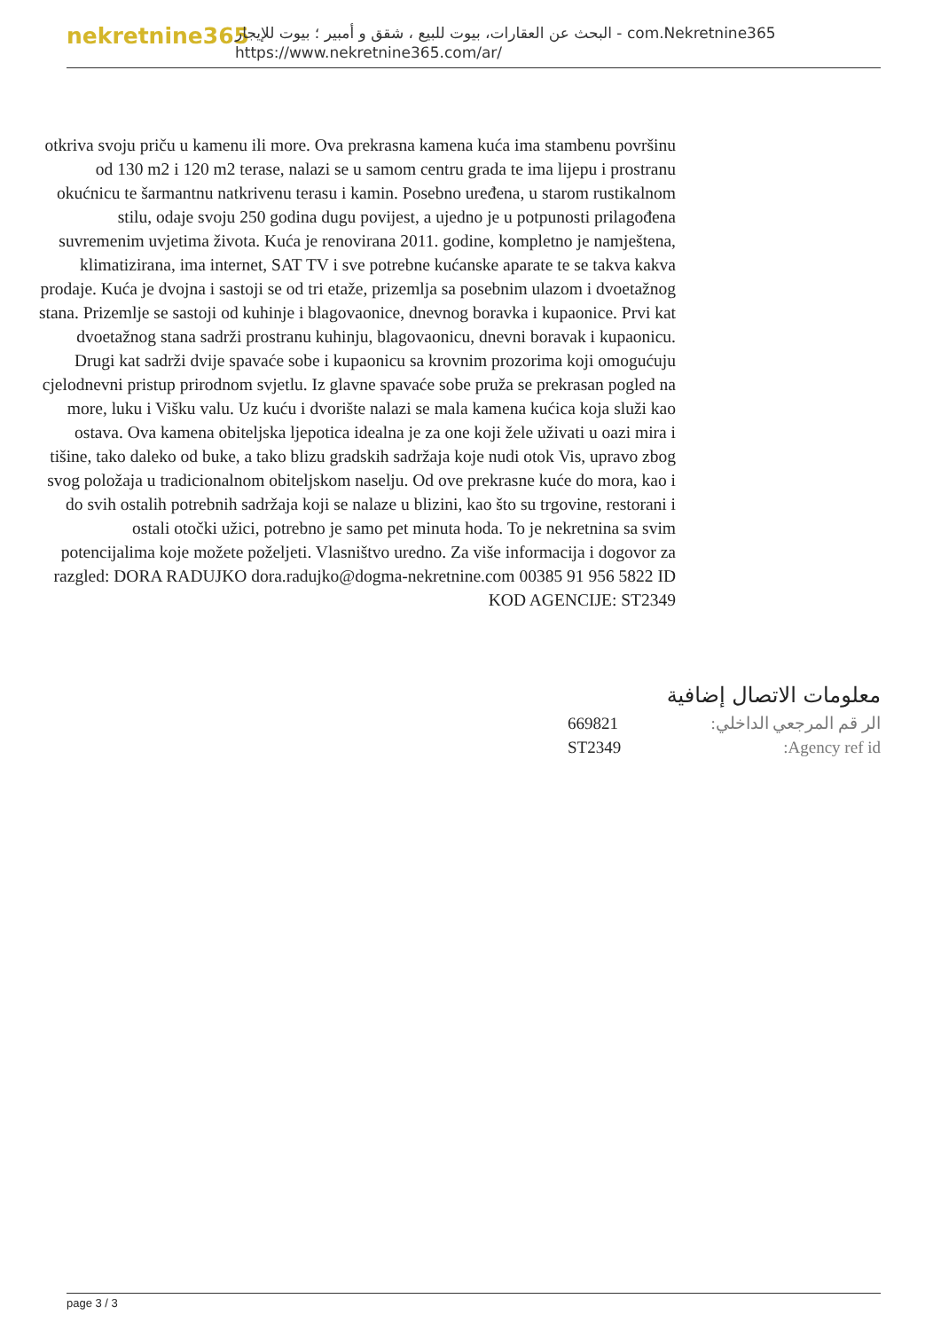nekretnine365
البحث عن العقارات، بيوت للبيع ، شقق و أمبير ؛ بيوت للإيجار - com.Nekretnine365
https://www.nekretnine365.com/ar/
otkriva svoju priču u kamenu ili more. Ova prekrasna kamena kuća ima stambenu površinu od 130 m2 i 120 m2 terase, nalazi se u samom centru grada te ima lijepu i prostranu okućnicu te šarmantnu natkrivenu terasu i kamin. Posebno uređena, u starom rustikalnom stilu, odaje svoju 250 godina dugu povijest, a ujedno je u potpunosti prilagođena suvremenim uvjetima života. Kuća je renovirana 2011. godine, kompletno je namještena, klimatizirana, ima internet, SAT TV i sve potrebne kućanske aparate te se takva kakva prodaje. Kuća je dvojna i sastoji se od tri etaže, prizemlja sa posebnim ulazom i dvoetažnog stana. Prizemlje se sastoji od kuhinje i blagovaonice, dnevnog boravka i kupaonice. Prvi kat dvoetažnog stana sadrži prostranu kuhinju, blagovaonicu, dnevni boravak i kupaonicu. Drugi kat sadrži dvije spavaće sobe i kupaonicu sa krovnim prozorima koji omogućuju cjelodnevni pristup prirodnom svjetlu. Iz glavne spavaće sobe pruža se prekrasan pogled na more, luku i Višku valu. Uz kuću i dvorište nalazi se mala kamena kućica koja služi kao ostava. Ova kamena obiteljska ljepotica idealna je za one koji žele uživati u oazi mira i tišine, tako daleko od buke, a tako blizu gradskih sadržaja koje nudi otok Vis, upravo zbog svog položaja u tradicionalnom obiteljskom naselju. Od ove prekrasne kuće do mora, kao i do svih ostalih potrebnih sadržaja koji se nalaze u blizini, kao što su trgovine, restorani i ostali otočki užici, potrebno je samo pet minuta hoda. To je nekretnina sa svim potencijalima koje možete poželjeti. Vlasništvo uredno. Za više informacija i dogovor za razgled: DORA RADUJKO dora.radujko@dogma-nekretnine.com 00385 91 956 5822 ID KOD AGENCIJE: ST2349
معلومات الاتصال إضافية
| الر قم المرجعي الداخلي: | 669821 |
| Agency ref id: | ST2349 |
page 3 / 3